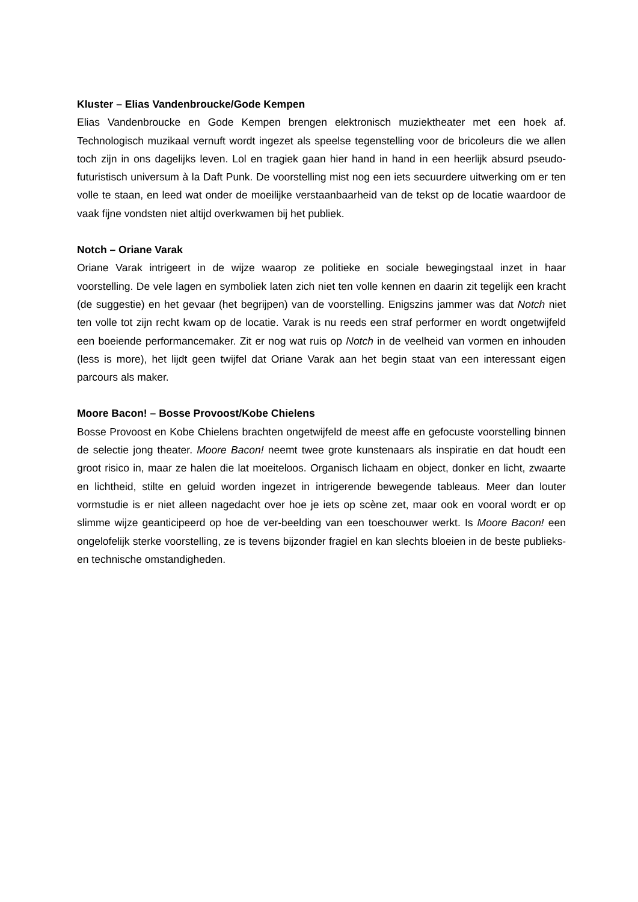Kluster – Elias Vandenbroucke/Gode Kempen
Elias Vandenbroucke en Gode Kempen brengen elektronisch muziektheater met een hoek af. Technologisch muzikaal vernuft wordt ingezet als speelse tegenstelling voor de bricoleurs die we allen toch zijn in ons dagelijks leven. Lol en tragiek gaan hier hand in hand in een heerlijk absurd pseudo-futuristisch universum à la Daft Punk. De voorstelling mist nog een iets secuurdere uitwerking om er ten volle te staan, en leed wat onder de moeilijke verstaanbaarheid van de tekst op de locatie waardoor de vaak fijne vondsten niet altijd overkwamen bij het publiek.
Notch – Oriane Varak
Oriane Varak intrigeert in de wijze waarop ze politieke en sociale bewegingstaal inzet in haar voorstelling. De vele lagen en symboliek laten zich niet ten volle kennen en daarin zit tegelijk een kracht (de suggestie) en het gevaar (het begrijpen) van de voorstelling. Enigszins jammer was dat Notch niet ten volle tot zijn recht kwam op de locatie. Varak is nu reeds een straf performer en wordt ongetwijfeld een boeiende performancemaker. Zit er nog wat ruis op Notch in de veelheid van vormen en inhouden (less is more), het lijdt geen twijfel dat Oriane Varak aan het begin staat van een interessant eigen parcours als maker.
Moore Bacon! – Bosse Provoost/Kobe Chielens
Bosse Provoost en Kobe Chielens brachten ongetwijfeld de meest affe en gefocuste voorstelling binnen de selectie jong theater. Moore Bacon! neemt twee grote kunstenaars als inspiratie en dat houdt een groot risico in, maar ze halen die lat moeiteloos. Organisch lichaam en object, donker en licht, zwaarte en lichtheid, stilte en geluid worden ingezet in intrigerende bewegende tableaus. Meer dan louter vormstudie is er niet alleen nagedacht over hoe je iets op scène zet, maar ook en vooral wordt er op slimme wijze geanticipeerd op hoe de ver-beelding van een toeschouwer werkt. Is Moore Bacon! een ongelofelijk sterke voorstelling, ze is tevens bijzonder fragiel en kan slechts bloeien in de beste publieks- en technische omstandigheden.